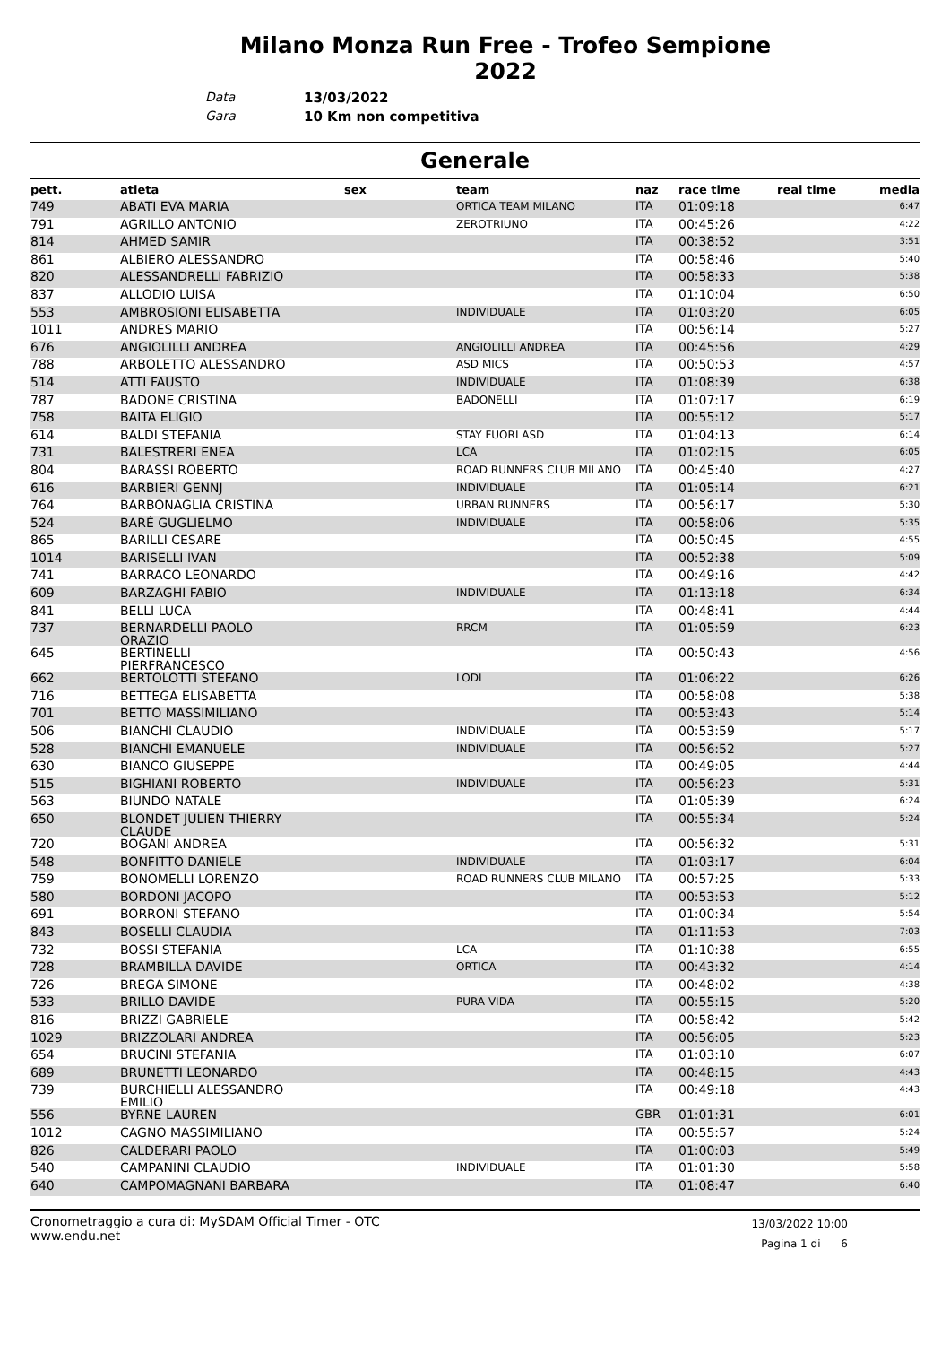Milano Monza Run Free - Trofeo Sempione 2022
Data 13/03/2022
Gara 10 Km non competitiva
Generale
| pett. | atleta | sex | team | naz | race time | real time | media |
| --- | --- | --- | --- | --- | --- | --- | --- |
| 749 | ABATI EVA MARIA | | ORTICA TEAM MILANO | ITA | 01:09:18 | | 6:47 |
| 791 | AGRILLO ANTONIO | | ZEROTRIUNO | ITA | 00:45:26 | | 4:22 |
| 814 | AHMED SAMIR | | | ITA | 00:38:52 | | 3:51 |
| 861 | ALBIERO ALESSANDRO | | | ITA | 00:58:46 | | 5:40 |
| 820 | ALESSANDRELLI FABRIZIO | | | ITA | 00:58:33 | | 5:38 |
| 837 | ALLODIO LUISA | | | ITA | 01:10:04 | | 6:50 |
| 553 | AMBROSIONI ELISABETTA | | INDIVIDUALE | ITA | 01:03:20 | | 6:05 |
| 1011 | ANDRES MARIO | | | ITA | 00:56:14 | | 5:27 |
| 676 | ANGIOLILLI ANDREA | | ANGIOLILLI ANDREA | ITA | 00:45:56 | | 4:29 |
| 788 | ARBOLETTO ALESSANDRO | | ASD MICS | ITA | 00:50:53 | | 4:57 |
| 514 | ATTI FAUSTO | | INDIVIDUALE | ITA | 01:08:39 | | 6:38 |
| 787 | BADONE CRISTINA | | BADONELLI | ITA | 01:07:17 | | 6:19 |
| 758 | BAITA ELIGIO | | | ITA | 00:55:12 | | 5:17 |
| 614 | BALDI STEFANIA | | STAY FUORI ASD | ITA | 01:04:13 | | 6:14 |
| 731 | BALESTRERI ENEA | | LCA | ITA | 01:02:15 | | 6:05 |
| 804 | BARASSI ROBERTO | | ROAD RUNNERS CLUB MILANO | ITA | 00:45:40 | | 4:27 |
| 616 | BARBIERI GENNJ | | INDIVIDUALE | ITA | 01:05:14 | | 6:21 |
| 764 | BARBONAGLIA CRISTINA | | URBAN RUNNERS | ITA | 00:56:17 | | 5:30 |
| 524 | BARÈ GUGLIELMO | | INDIVIDUALE | ITA | 00:58:06 | | 5:35 |
| 865 | BARILLI CESARE | | | ITA | 00:50:45 | | 4:55 |
| 1014 | BARISELLI IVAN | | | ITA | 00:52:38 | | 5:09 |
| 741 | BARRACO LEONARDO | | | ITA | 00:49:16 | | 4:42 |
| 609 | BARZAGHI FABIO | | INDIVIDUALE | ITA | 01:13:18 | | 6:34 |
| 841 | BELLI LUCA | | | ITA | 00:48:41 | | 4:44 |
| 737 | BERNARDELLI PAOLO ORAZIO | | RRCM | ITA | 01:05:59 | | 6:23 |
| 645 | BERTINELLI PIERFRANCESCO | | | ITA | 00:50:43 | | 4:56 |
| 662 | BERTOLOTTI STEFANO | | LODI | ITA | 01:06:22 | | 6:26 |
| 716 | BETTEGA ELISABETTA | | | ITA | 00:58:08 | | 5:38 |
| 701 | BETTO MASSIMILIANO | | | ITA | 00:53:43 | | 5:14 |
| 506 | BIANCHI CLAUDIO | | INDIVIDUALE | ITA | 00:53:59 | | 5:17 |
| 528 | BIANCHI EMANUELE | | INDIVIDUALE | ITA | 00:56:52 | | 5:27 |
| 630 | BIANCO GIUSEPPE | | | ITA | 00:49:05 | | 4:44 |
| 515 | BIGHIANI ROBERTO | | INDIVIDUALE | ITA | 00:56:23 | | 5:31 |
| 563 | BIUNDO NATALE | | | ITA | 01:05:39 | | 6:24 |
| 650 | BLONDET JULIEN THIERRY CLAUDE | | | ITA | 00:55:34 | | 5:24 |
| 720 | BOGANI ANDREA | | | ITA | 00:56:32 | | 5:31 |
| 548 | BONFITTO DANIELE | | INDIVIDUALE | ITA | 01:03:17 | | 6:04 |
| 759 | BONOMELLI LORENZO | | ROAD RUNNERS CLUB MILANO | ITA | 00:57:25 | | 5:33 |
| 580 | BORDONI JACOPO | | | ITA | 00:53:53 | | 5:12 |
| 691 | BORRONI STEFANO | | | ITA | 01:00:34 | | 5:54 |
| 843 | BOSELLI CLAUDIA | | | ITA | 01:11:53 | | 7:03 |
| 732 | BOSSI STEFANIA | | LCA | ITA | 01:10:38 | | 6:55 |
| 728 | BRAMBILLA DAVIDE | | ORTICA | ITA | 00:43:32 | | 4:14 |
| 726 | BREGA SIMONE | | | ITA | 00:48:02 | | 4:38 |
| 533 | BRILLO DAVIDE | | PURA VIDA | ITA | 00:55:15 | | 5:20 |
| 816 | BRIZZI GABRIELE | | | ITA | 00:58:42 | | 5:42 |
| 1029 | BRIZZOLARI ANDREA | | | ITA | 00:56:05 | | 5:23 |
| 654 | BRUCINI STEFANIA | | | ITA | 01:03:10 | | 6:07 |
| 689 | BRUNETTI LEONARDO | | | ITA | 00:48:15 | | 4:43 |
| 739 | BURCHIELLI ALESSANDRO EMILIO | | | ITA | 00:49:18 | | 4:43 |
| 556 | BYRNE LAUREN | | | GBR | 01:01:31 | | 6:01 |
| 1012 | CAGNO MASSIMILIANO | | | ITA | 00:55:57 | | 5:24 |
| 826 | CALDERARI PAOLO | | | ITA | 01:00:03 | | 5:49 |
| 540 | CAMPANINI CLAUDIO | | INDIVIDUALE | ITA | 01:01:30 | | 5:58 |
| 640 | CAMPOMAGNANI BARBARA | | | ITA | 01:08:47 | | 6:40 |
Cronometraggio a cura di: MySDAM Official Timer - OTC
www.endu.net
13/03/2022 10:00
Pagina 1 di 6